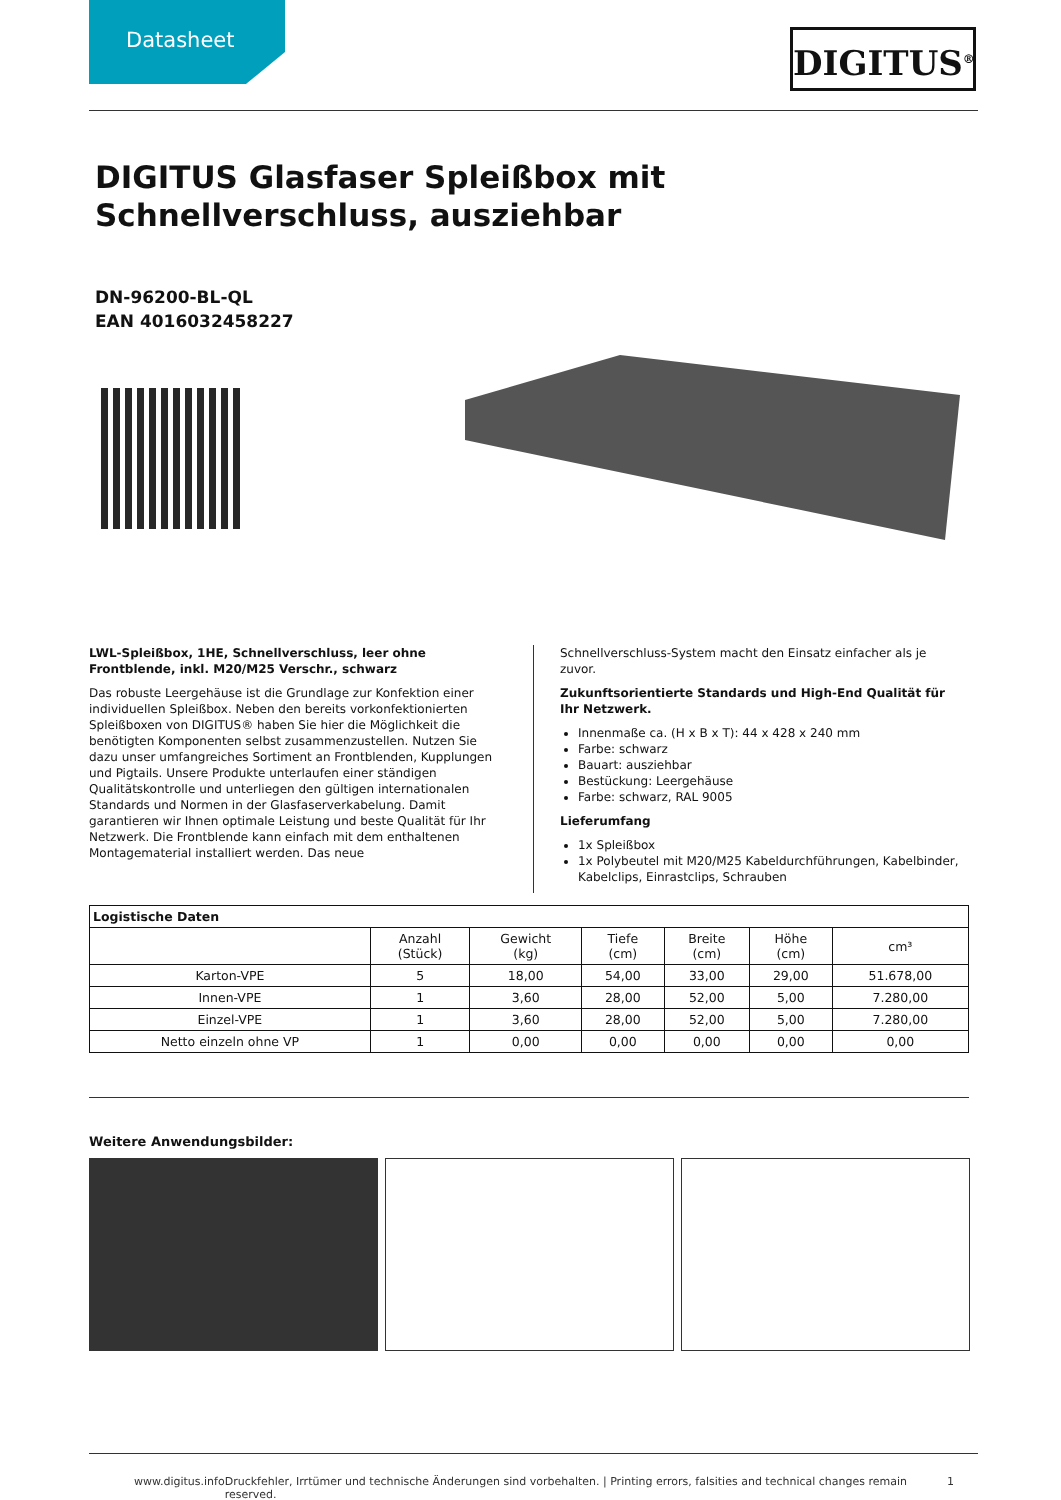Datasheet
DIGITUS<sup>®</sup>
DIGITUS Glasfaser Spleißbox mit Schnellverschluss, ausziehbar
DN-96200-BL-QL
EAN 4016032458227
LWL-Spleißbox, 1HE, Schnellverschluss, leer ohne Frontblende, inkl. M20/M25 Verschr., schwarz
Das robuste Leergehäuse ist die Grundlage zur Konfektion einer individuellen Spleißbox. Neben den bereits vorkonfektionierten Spleißboxen von DIGITUS® haben Sie hier die Möglichkeit die benötigten Komponenten selbst zusammenzustellen. Nutzen Sie dazu unser umfangreiches Sortiment an Frontblenden, Kupplungen und Pigtails. Unsere Produkte unterlaufen einer ständigen Qualitätskontrolle und unterliegen den gültigen internationalen Standards und Normen in der Glasfaserverkabelung. Damit garantieren wir Ihnen optimale Leistung und beste Qualität für Ihr Netzwerk. Die Frontblende kann einfach mit dem enthaltenen Montagematerial installiert werden. Das neue
Schnellverschluss-System macht den Einsatz einfacher als je zuvor.
Zukunftsorientierte Standards und High-End Qualität für Ihr Netzwerk.
Innenmaße ca. (H x B x T): 44 x 428 x 240 mm
Farbe: schwarz
Bauart: ausziehbar
Bestückung: Leergehäuse
Farbe: schwarz, RAL 9005
Lieferumfang
1x Spleißbox
1x Polybeutel mit M20/M25 Kabeldurchführungen, Kabelbinder, Kabelclips, Einrastclips, Schrauben
| Logistische Daten | | | | | | |
| --- | --- | --- | --- | --- | --- | --- |
| | Anzahl (Stück) | Gewicht (kg) | Tiefe (cm) | Breite (cm) | Höhe (cm) | cm³ |
| Karton-VPE | 5 | 18,00 | 54,00 | 33,00 | 29,00 | 51.678,00 |
| Innen-VPE | 1 | 3,60 | 28,00 | 52,00 | 5,00 | 7.280,00 |
| Einzel-VPE | 1 | 3,60 | 28,00 | 52,00 | 5,00 | 7.280,00 |
| Netto einzeln ohne VP | 1 | 0,00 | 0,00 | 0,00 | 0,00 | 0,00 |
Weitere Anwendungsbilder:
www.digitus.info Druckfehler, Irrtümer und technische Änderungen sind vorbehalten. | Printing errors, falsities and technical changes remain reserved. 1